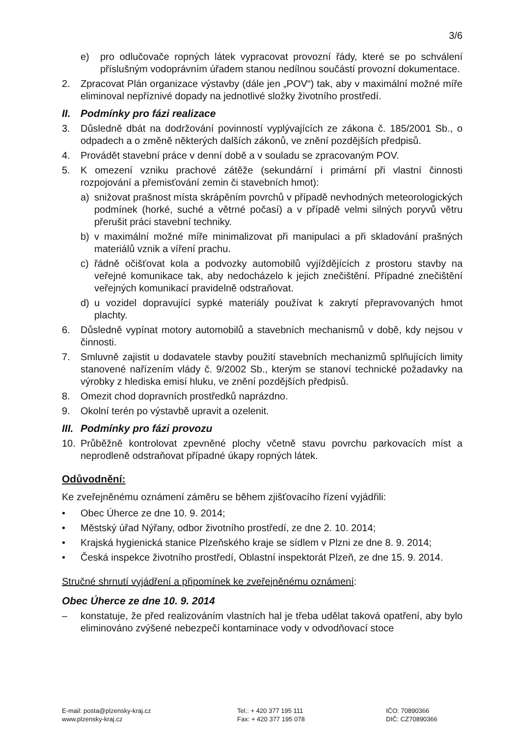3/6
e) pro odlučovače ropných látek vypracovat provozní řády, které se po schválení příslušným vodoprávním úřadem stanou nedílnou součástí provozní dokumentace.
2. Zpracovat Plán organizace výstavby (dále jen „POV“) tak, aby v maximální možné míře eliminoval nepříznivé dopady na jednotlivé složky životního prostředí.
II. Podmínky pro fázi realizace
3. Důsledně dbát na dodržování povinností vyplývajících ze zákona č. 185/2001 Sb., o odpadech a o změně některých dalších zákonů, ve znění pozdějších předpisů.
4. Provádět stavební práce v denní době a v souladu se zpracovaným POV.
5. K omezení vzniku prachové zátěže (sekundární i primární při vlastní činnosti rozpojování a přemisťování zemin či stavebních hmot):
a) snižovat prašnost místa skrápěním povrchů v případě nevhodných meteorologických podmínek (horké, suché a větrné počasí) a v případě velmi silných poryvů větru přerušit práci stavební techniky.
b) v maximální možné míře minimalizovat při manipulaci a při skladování prašných materiálů vznik a víření prachu.
c) řádně očišťovat kola a podvozky automobilů vyjíždějících z prostoru stavby na veřejné komunikace tak, aby nedocházelo k jejich znečištění. Případné znečištění veřejných komunikací pravidelně odstraňovat.
d) u vozidel dopravující sypké materiály používat k zakrytí přepravovaných hmot plachty.
6. Důsledně vypínat motory automobilů a stavebních mechanismů v době, kdy nejsou v činnosti.
7. Smluvně zajistit u dodavatele stavby použití stavebních mechanizmů splňujících limity stanovené nařízením vlády č. 9/2002 Sb., kterým se stanoví technické požadavky na výrobky z hlediska emisí hluku, ve znění pozdějších předpisů.
8. Omezit chod dopravních prostředků naprázdno.
9. Okolní terén po výstavbě upravit a ozelenit.
III. Podmínky pro fázi provozu
10. Průběžně kontrolovat zpevněné plochy včetně stavu povrchu parkovacích míst a neprodleně odstraňovat případné úkapy ropných látek.
Odůvodnění:
Ke zveřejněnému oznámení záměru se během zjišťovacího řízení vyjádřili:
• Obec Úherce ze dne 10. 9. 2014;
• Městský úřad Nýřany, odbor životního prostředí, ze dne 2. 10. 2014;
• Krajská hygienická stanice Plzeňského kraje se sídlem v Plzni ze dne 8. 9. 2014;
• Česká inspekce životního prostředí, Oblastní inspektorát Plzeň, ze dne 15. 9. 2014.
Stručné shrnutí vyjádření a připomínek ke zveřejněnému oznámení:
Obec Úherce ze dne 10. 9. 2014
– konstatuje, že před realizováním vlastních hal je třeba udělat taková opatření, aby bylo eliminováno zvýšené nebezpečí kontaminace vody v odvodňovací stoce
E-mail: posta@plzensky-kraj.cz
www.plzensky-kraj.cz
Tel.: + 420 377 195 111
Fax: + 420 377 195 078
IČO: 70890366
DIČ: CZ70890366